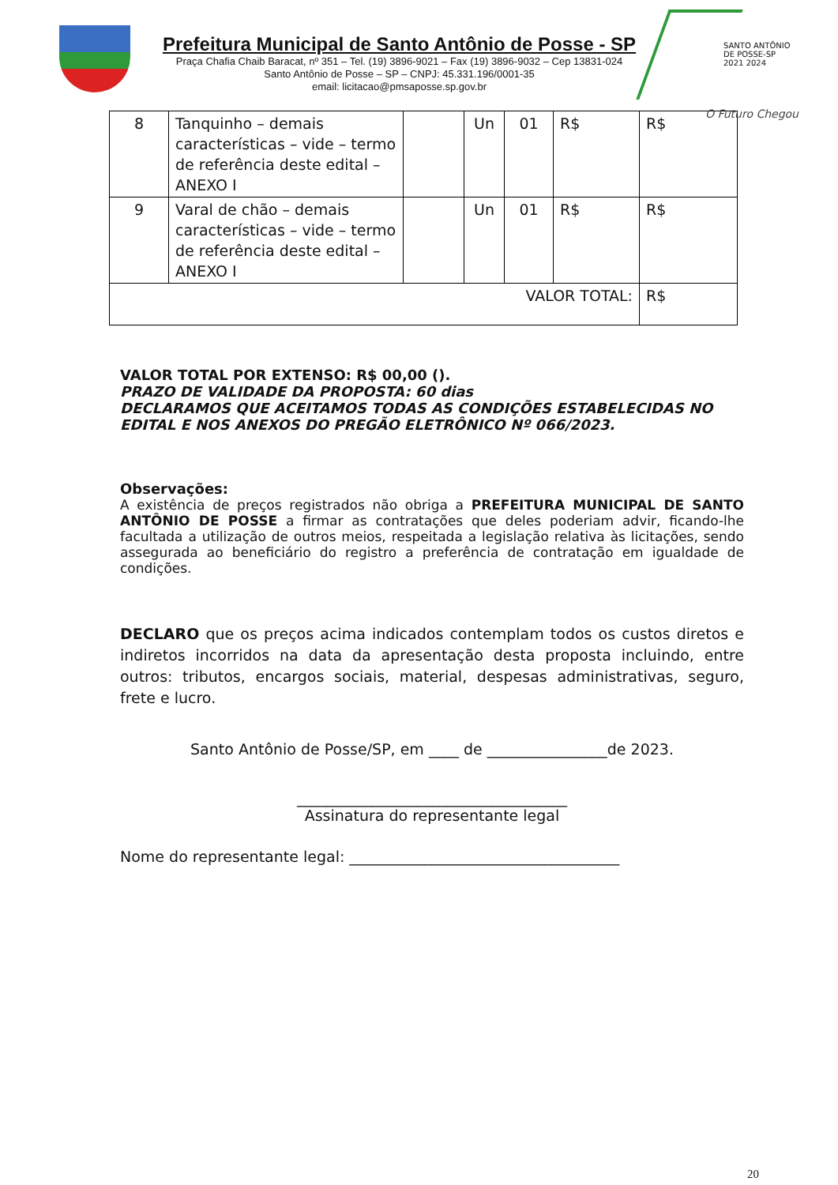Prefeitura Municipal de Santo Antônio de Posse - SP
Praça Chafia Chaib Baracat, nº 351 – Tel. (19) 3896-9021 – Fax (19) 3896-9032 – Cep 13831-024
Santo Antônio de Posse – SP – CNPJ: 45.331.196/0001-35
email: licitacao@pmsaposse.sp.gov.br
SANTO ANTÔNIO DE POSSE-SP
2021 2024
O Futuro Chegou
| 8 | Tanquinho – demais características – vide – termo de referência deste edital – ANEXO I | | Un | 01 | R$ | R$ |
| 9 | Varal de chão – demais características – vide – termo de referência deste edital – ANEXO I | | Un | 01 | R$ | R$ |
| VALOR TOTAL: | | | | | | R$ |
VALOR TOTAL POR EXTENSO: R$ 00,00 ().
PRAZO DE VALIDADE DA PROPOSTA: 60 dias
DECLARAMOS QUE ACEITAMOS TODAS AS CONDIÇÕES ESTABELECIDAS NO EDITAL E NOS ANEXOS DO PREGÃO ELETRÔNICO Nº 066/2023.
Observações:
A existência de preços registrados não obriga a PREFEITURA MUNICIPAL DE SANTO ANTÔNIO DE POSSE a firmar as contratações que deles poderiam advir, ficando-lhe facultada a utilização de outros meios, respeitada a legislação relativa às licitações, sendo assegurada ao beneficiário do registro a preferência de contratação em igualdade de condições.
DECLARO que os preços acima indicados contemplam todos os custos diretos e indiretos incorridos na data da apresentação desta proposta incluindo, entre outros: tributos, encargos sociais, material, despesas administrativas, seguro, frete e lucro.
Santo Antônio de Posse/SP, em ____ de ________________de 2023.
____________________________________
Assinatura do representante legal
Nome do representante legal: ____________________________________
20